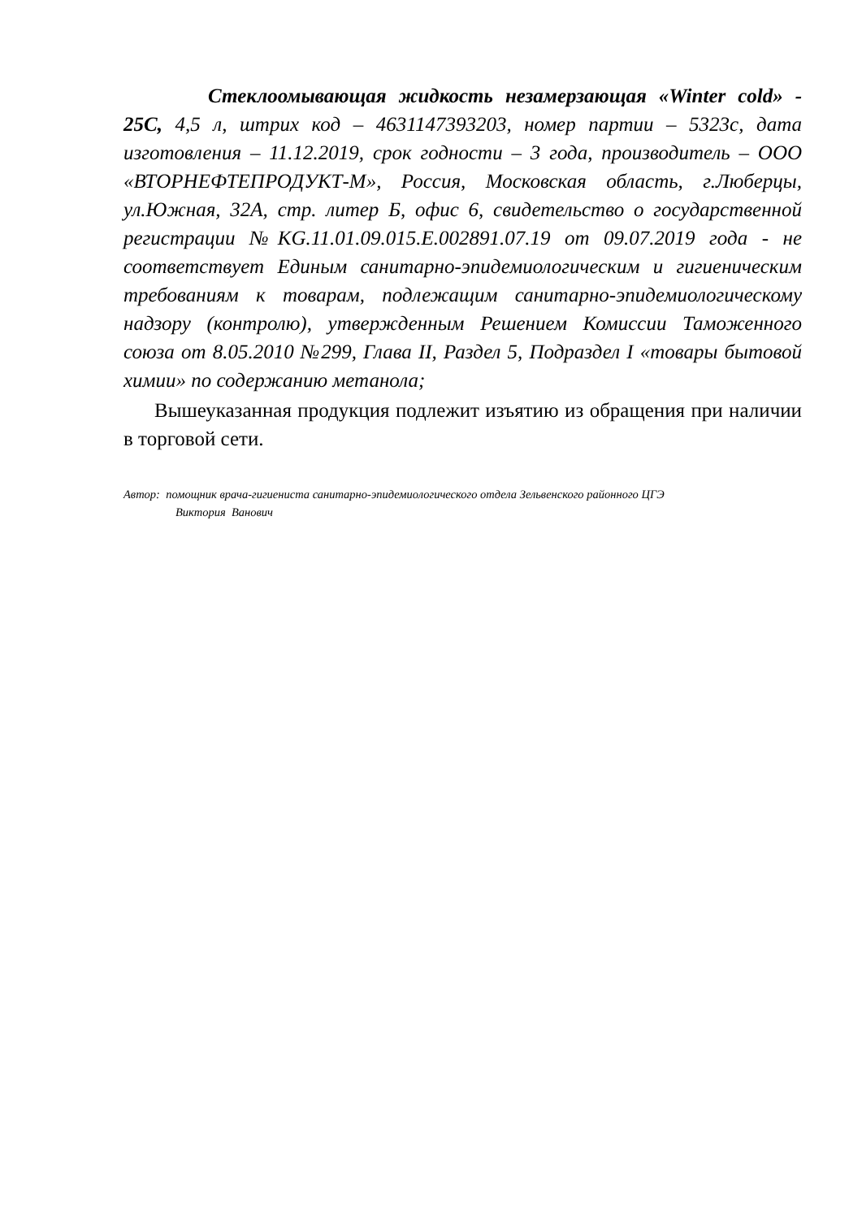Стеклоомывающая жидкость незамерзающая «Winter cold» - 25С, 4,5 л, штрих код – 4631147393203, номер партии – 5323с, дата изготовления – 11.12.2019, срок годности – 3 года, производитель – ООО «ВТОРНЕФТЕПРОДУКТ-М», Россия, Московская область, г.Люберцы, ул.Южная, 32А, стр. литер Б, офис 6, свидетельство о государственной регистрации №KG.11.01.09.015.Е.002891.07.19 от 09.07.2019 года - не соответствует Единым санитарно-эпидемиологическим и гигиеническим требованиям к товарам, подлежащим санитарно-эпидемиологическому надзору (контролю), утвержденным Решением Комиссии Таможенного союза от 8.05.2010 №299, Глава II, Раздел 5, Подраздел I «товары бытовой химии» по содержанию метанола;
Вышеуказанная продукция подлежит изъятию из обращения при наличии в торговой сети.
Автор: помощник врача-гигиениста санитарно-эпидемиологического отдела Зельвенского районного ЦГЭ
Виктория Ванович